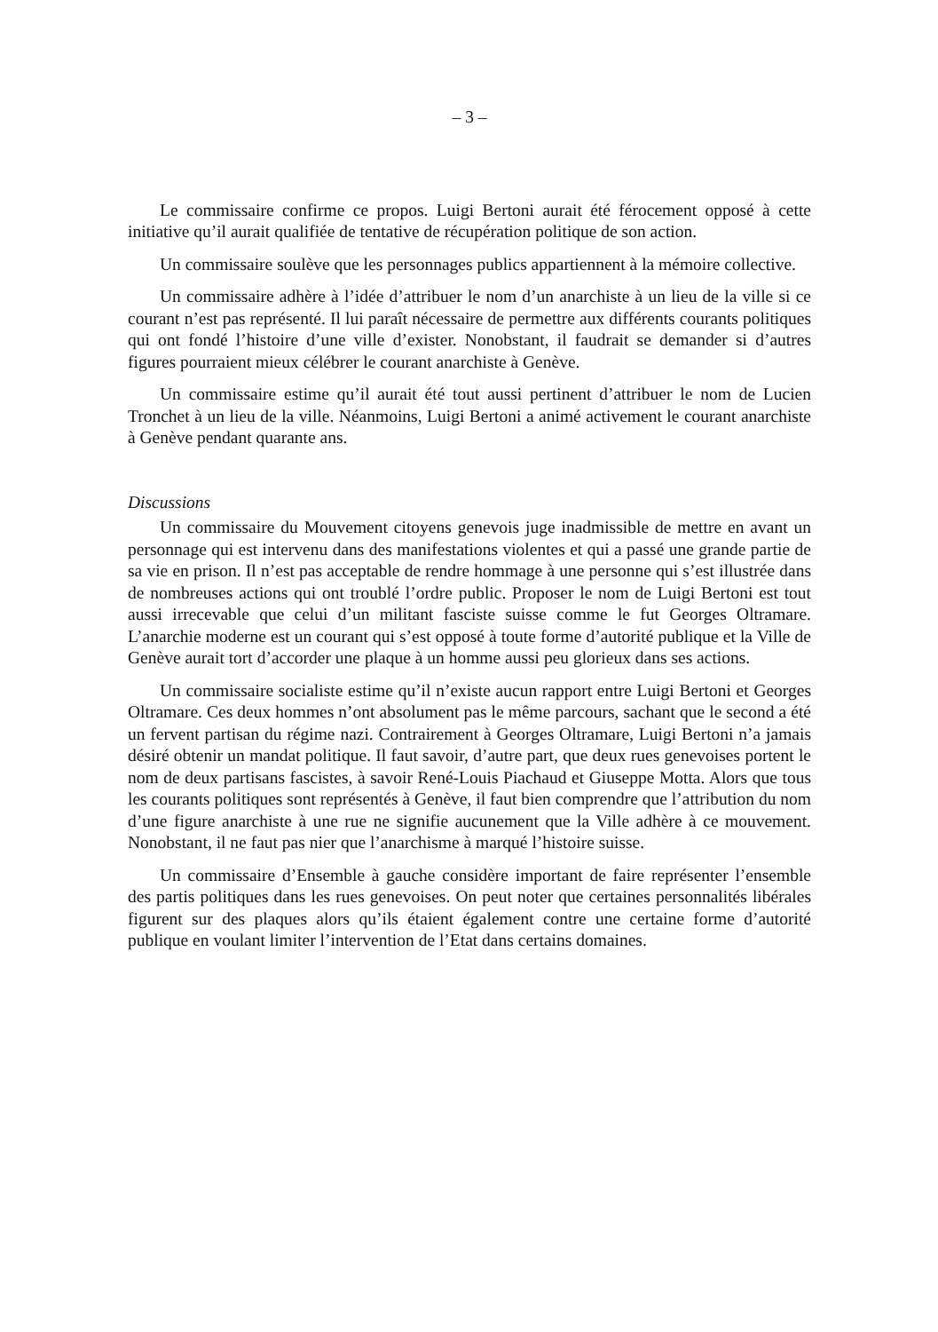– 3 –
Le commissaire confirme ce propos. Luigi Bertoni aurait été férocement opposé à cette initiative qu’il aurait qualifiée de tentative de récupération politique de son action.
Un commissaire soulève que les personnages publics appartiennent à la mémoire collective.
Un commissaire adhère à l’idée d’attribuer le nom d’un anarchiste à un lieu de la ville si ce courant n’est pas représenté. Il lui paraît nécessaire de permettre aux différents courants politiques qui ont fondé l’histoire d’une ville d’exister. Nonobstant, il faudrait se demander si d’autres figures pourraient mieux célébrer le courant anarchiste à Genève.
Un commissaire estime qu’il aurait été tout aussi pertinent d’attribuer le nom de Lucien Tronchet à un lieu de la ville. Néanmoins, Luigi Bertoni a animé activement le courant anarchiste à Genève pendant quarante ans.
Discussions
Un commissaire du Mouvement citoyens genevois juge inadmissible de mettre en avant un personnage qui est intervenu dans des manifestations violentes et qui a passé une grande partie de sa vie en prison. Il n’est pas acceptable de rendre hommage à une personne qui s’est illustrée dans de nombreuses actions qui ont troublé l’ordre public. Proposer le nom de Luigi Bertoni est tout aussi irrecevable que celui d’un militant fasciste suisse comme le fut Georges Oltramare. L’anarchie moderne est un courant qui s’est opposé à toute forme d’autorité publique et la Ville de Genève aurait tort d’accorder une plaque à un homme aussi peu glorieux dans ses actions.
Un commissaire socialiste estime qu’il n’existe aucun rapport entre Luigi Bertoni et Georges Oltramare. Ces deux hommes n’ont absolument pas le même parcours, sachant que le second a été un fervent partisan du régime nazi. Contrairement à Georges Oltramare, Luigi Bertoni n’a jamais désiré obtenir un mandat politique. Il faut savoir, d’autre part, que deux rues genevoises portent le nom de deux partisans fascistes, à savoir René-Louis Piachaud et Giuseppe Motta. Alors que tous les courants politiques sont représentés à Genève, il faut bien comprendre que l’attribution du nom d’une figure anarchiste à une rue ne signifie aucunement que la Ville adhère à ce mouvement. Nonobstant, il ne faut pas nier que l’anarchisme à marqué l’histoire suisse.
Un commissaire d’Ensemble à gauche considère important de faire représenter l’ensemble des partis politiques dans les rues genevoises. On peut noter que certaines personnalités libérales figurent sur des plaques alors qu’ils étaient également contre une certaine forme d’autorité publique en voulant limiter l’intervention de l’Etat dans certains domaines.